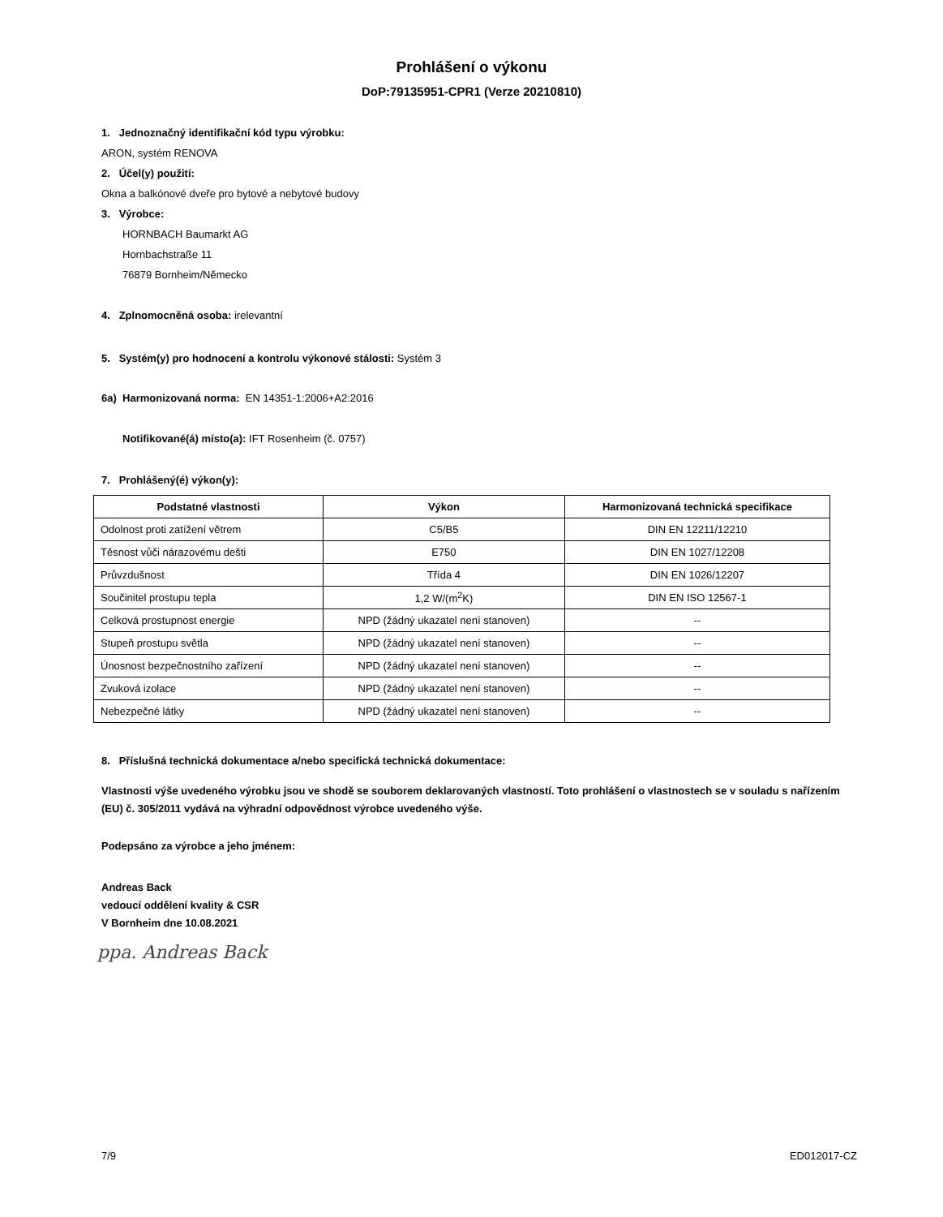Prohlášení o výkonu
DoP:79135951-CPR1 (Verze 20210810)
1. Jednoznačný identifikační kód typu výrobku:
ARON, systém RENOVA
2. Účel(y) použití:
Okna a balkónové dveře pro bytové a nebytové budovy
3. Výrobce:
HORNBACH Baumarkt AG
Hornbachstraße 11
76879 Bornheim/Německo
4. Zplnomocněná osoba: irelevantní
5. Systém(y) pro hodnocení a kontrolu výkonové stálosti: Systém 3
6a) Harmonizovaná norma: EN 14351-1:2006+A2:2016
Notifikované(á) místo(a): IFT Rosenheim (č. 0757)
7. Prohlášený(é) výkon(y):
| Podstatné vlastnosti | Výkon | Harmonizovaná technická specifikace |
| --- | --- | --- |
| Odolnost proti zatížení větrem | C5/B5 | DIN EN 12211/12210 |
| Těsnost vůči nárazovému dešti | E750 | DIN EN 1027/12208 |
| Průvzdušnost | Třída 4 | DIN EN 1026/12207 |
| Součinitel prostupu tepla | 1,2 W/(m<sup>2</sup>K) | DIN EN ISO 12567-1 |
| Celková prostupnost energie | NPD (žádný ukazatel není stanoven) | -- |
| Stupeň prostupu světla | NPD (žádný ukazatel není stanoven) | -- |
| Únosnost bezpečnostního zařízení | NPD (žádný ukazatel není stanoven) | -- |
| Zvuková izolace | NPD (žádný ukazatel není stanoven) | -- |
| Nebezpečné látky | NPD (žádný ukazatel není stanoven) | -- |
8. Příslušná technická dokumentace a/nebo specifická technická dokumentace:
Vlastnosti výše uvedeného výrobku jsou ve shodě se souborem deklarovaných vlastností. Toto prohlášení o vlastnostech se v souladu s nařízením (EU) č. 305/2011 vydává na výhradní odpovědnost výrobce uvedeného výše.
Podepsáno za výrobce a jeho jménem:
Andreas Back
vedoucí oddělení kvality & CSR
V Bornheim dne 10.08.2021
ppa. Andreas Back
7/9 ED012017-CZ